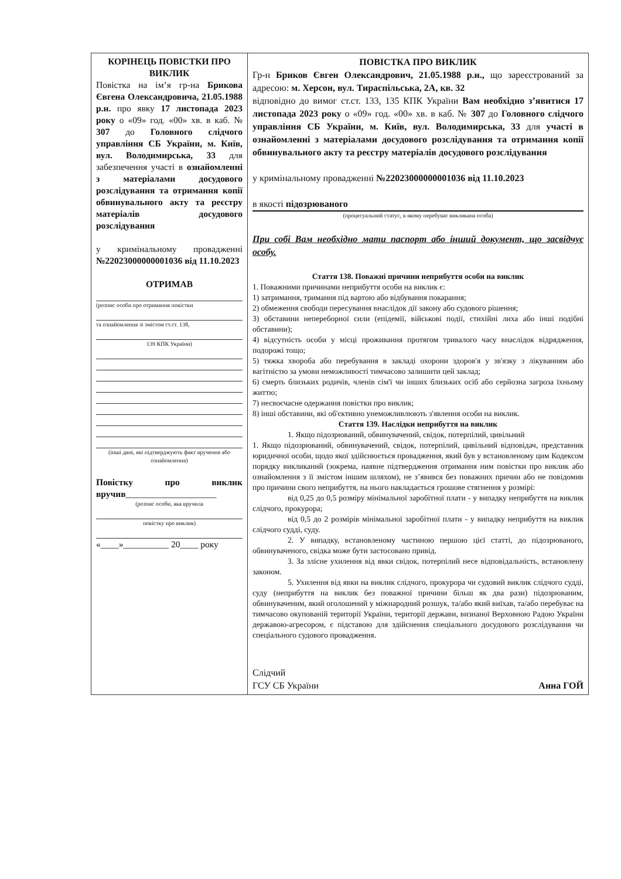| КОРІНЕЦЬ ПОВІСТКИ ПРО ВИКЛИК Повістка на ім’я гр-на Брикова Євгена Олександровича, 21.05.1988 р.н. про явку 17 листопада 2023 року о «09» год. «00» хв. в каб. № 307 до Головного слідчого управління СБ України, м. Київ, вул. Володимирська, 33 для забезпечення участі в ознайомленні з матеріалами досудового розслідування та отримання копії обвинувального акту та реєстру матеріалів досудового розслідування у кримінальному провадженні №22023000000001036 від 11.10.2023 ОТРИМАВ (розпис особи про отримання повістки та ознайомлення зі змістом ст.ст. 138, 139 КПК України) (інші дані, які підтверджують факт вручення або ознайомлення) Повістку про виклик вручив ____________________ (розпис особи, яка вручила повістку про виклик) «____»__________ 20____ року | ПОВІСТКА ПРО ВИКЛИК Гр-н Бриков Євген Олександрович, 21.05.1988 р.н., що зареєстрований за адресою: м. Херсон, вул. Тираспільська, 2А, кв. 32 відповідно до вимог ст.ст. 133, 135 КПК України Вам необхідно з’явитися 17 листопада 2023 року о «09» год. «00» хв. в каб. № 307 до Головного слідчого управління СБ України, м. Київ, вул. Володимирська, 33 для участі в ознайомленні з матеріалами досудового розслідування та отримання копії обвинувального акту та реєстру матеріалів досудового розслідування у кримінальному провадженні №22023000000001036 від 11.10.2023 в якості підозрюваного (процесуальний статус, в якому перебуває викликана особа) При собі Вам необхідно мати паспорт або інший документ, що засвідчує особу. Стаття 138. Поважні причини неприбуття особи на виклик 1. Поважними причинами неприбуття особи на виклик є: 1) затримання, тримання під вартою або відбування покарання; 2) обмеження свободи пересування внаслідок дії закону або судового рішення; 3) обставини непереборної сили (епідемії, військові події, стихійні лиха або інші подібні обставини); 4) відсутність особи у місці проживання протягом тривалого часу внаслідок відрядження, подорожі тощо; 5) тяжка хвороба або перебування в закладі охорони здоров'я у зв'язку з лікуванням або вагітністю за умови неможливості тимчасово залишити цей заклад; 6) смерть близьких родичів, членів сім'ї чи інших близьких осіб або серйозна загроза їхньому життю; 7) несвоєчасне одержання повістки про виклик; 8) інші обставини, які об'єктивно унеможливлюють з'явлення особи на виклик. Стаття 139. Наслідки неприбуття на виклик 1. Якщо підозрюваний, обвинувачений, свідок, потерпілий, цивільний 1. Якщо підозрюваний, обвинувачений, свідок, потерпілий, цивільний відповідач, представник юридичної особи, щодо якої здійснюється провадження, який був у встановленому цим Кодексом порядку викликаний (зокрема, наявне підтвердження отримання ним повістки про виклик або ознайомлення з її змістом іншим шляхом), не з’явився без поважних причин або не повідомив про причини свого неприбуття, на нього накладається грошове стягнення у розмірі: від 0,25 до 0,5 розміру мінімальної заробітної плати - у випадку неприбуття на виклик слідчого, прокурора; від 0,5 до 2 розмірів мінімальної заробітної плати - у випадку неприбуття на виклик слідчого судді, суду. 2. У випадку, встановленому частиною першою цієї статті, до підозрюваного, обвинуваченого, свідка може бути застосовано привід. 3. За злісне ухилення від явки свідок, потерпілий несе відповідальність, встановлену законом. 5. Ухилення від явки на виклик слідчого, прокурора чи судовий виклик слідчого судді, суду (неприбуття на виклик без поважної причини більш як два рази) підозрюваним, обвинуваченим, який оголошений у міжнародний розшук, та/або який виїхав, та/або перебуває на тимчасово окупованій території України, території держави, визнаної Верховною Радою України державою-агресором, є підставою для здійснення спеціального досудового розслідування чи спеціального судового провадження. Слідчий ГСУ СБ України Анна ГОЙ |